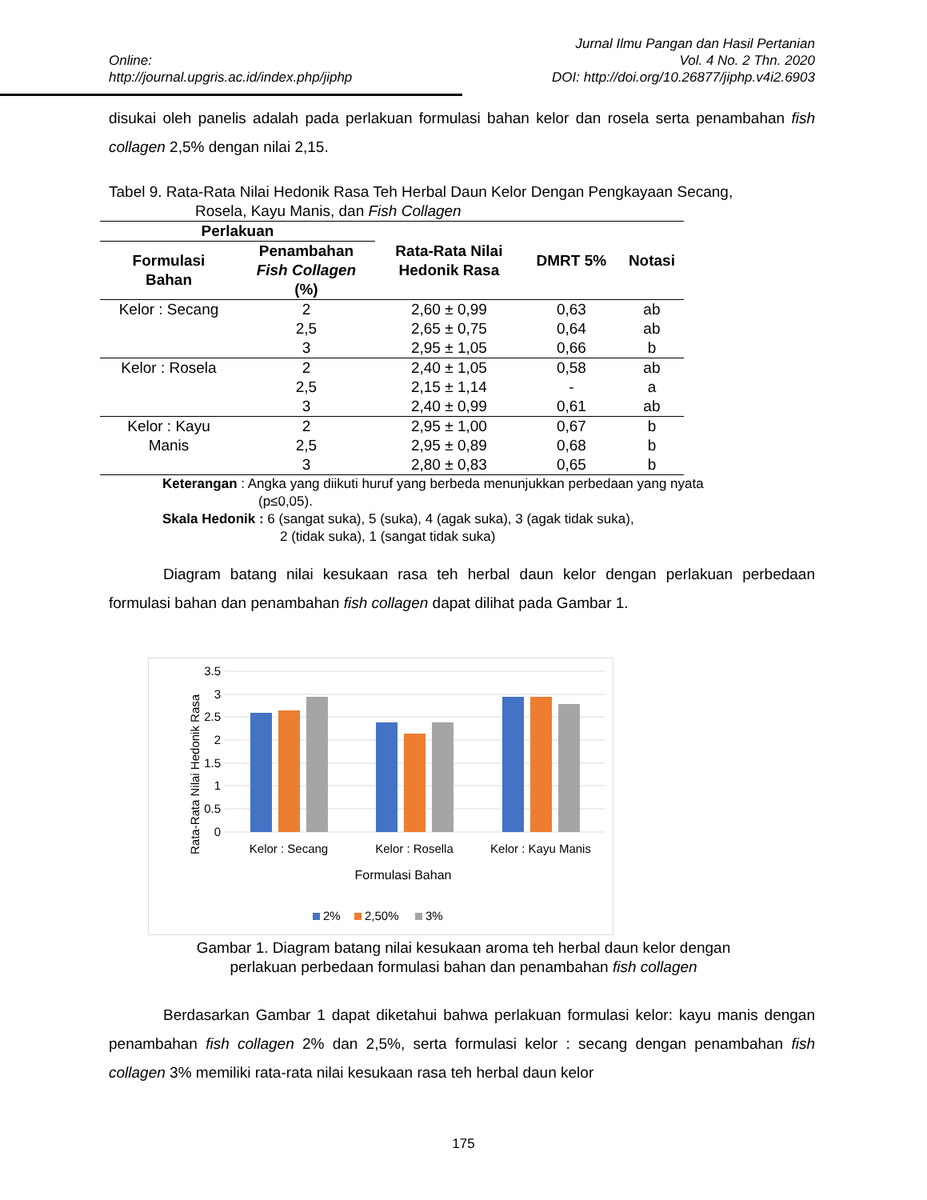Online:
http://journal.upgris.ac.id/index.php/jiphp
Jurnal Ilmu Pangan dan Hasil Pertanian
Vol. 4 No. 2 Thn. 2020
DOI: http://doi.org/10.26877/jiphp.v4i2.6903
disukai oleh panelis adalah pada perlakuan formulasi bahan kelor dan rosela serta penambahan fish collagen 2,5% dengan nilai 2,15.
Tabel 9. Rata-Rata Nilai Hedonik Rasa Teh Herbal Daun Kelor Dengan Pengkayaan Secang,
Rosela, Kayu Manis, dan Fish Collagen
| Perlakuan | | Rata-Rata Nilai Hedonik Rasa | DMRT 5% | Notasi |
| --- | --- | --- | --- | --- |
| Formulasi Bahan | Penambahan Fish Collagen (%) | | | |
| Kelor : Secang | 2 | 2,60 ± 0,99 | 0,63 | ab |
| | 2,5 | 2,65 ± 0,75 | 0,64 | ab |
| | 3 | 2,95 ± 1,05 | 0,66 | b |
| Kelor : Rosela | 2 | 2,40 ± 1,05 | 0,58 | ab |
| | 2,5 | 2,15 ± 1,14 | - | a |
| | 3 | 2,40 ± 0,99 | 0,61 | ab |
| Kelor : Kayu | 2 | 2,95 ± 1,00 | 0,67 | b |
| Manis | 2,5 | 2,95 ± 0,89 | 0,68 | b |
| | 3 | 2,80 ± 0,83 | 0,65 | b |
Keterangan : Angka yang diikuti huruf yang berbeda menunjukkan perbedaan yang nyata
(p≤0,05).
Skala Hedonik : 6 (sangat suka), 5 (suka), 4 (agak suka), 3 (agak tidak suka),
2 (tidak suka), 1 (sangat tidak suka)
Diagram batang nilai kesukaan rasa teh herbal daun kelor dengan perlakuan perbedaan formulasi bahan dan penambahan fish collagen dapat dilihat pada Gambar 1.
Rata-Rata Nilai Hedonik Rasa
3.5
3
2.5
2
1.5
1
0.5
0
Kelor : Secang
Kelor : Rosella
Kelor : Kayu Manis
Formulasi Bahan
2%
2,50%
3%
Gambar 1. Diagram batang nilai kesukaan aroma teh herbal daun kelor dengan
perlakuan perbedaan formulasi bahan dan penambahan fish collagen
Berdasarkan Gambar 1 dapat diketahui bahwa perlakuan formulasi kelor: kayu manis dengan penambahan fish collagen 2% dan 2,5%, serta formulasi kelor : secang dengan penambahan fish collagen 3% memiliki rata-rata nilai kesukaan rasa teh herbal daun kelor
175